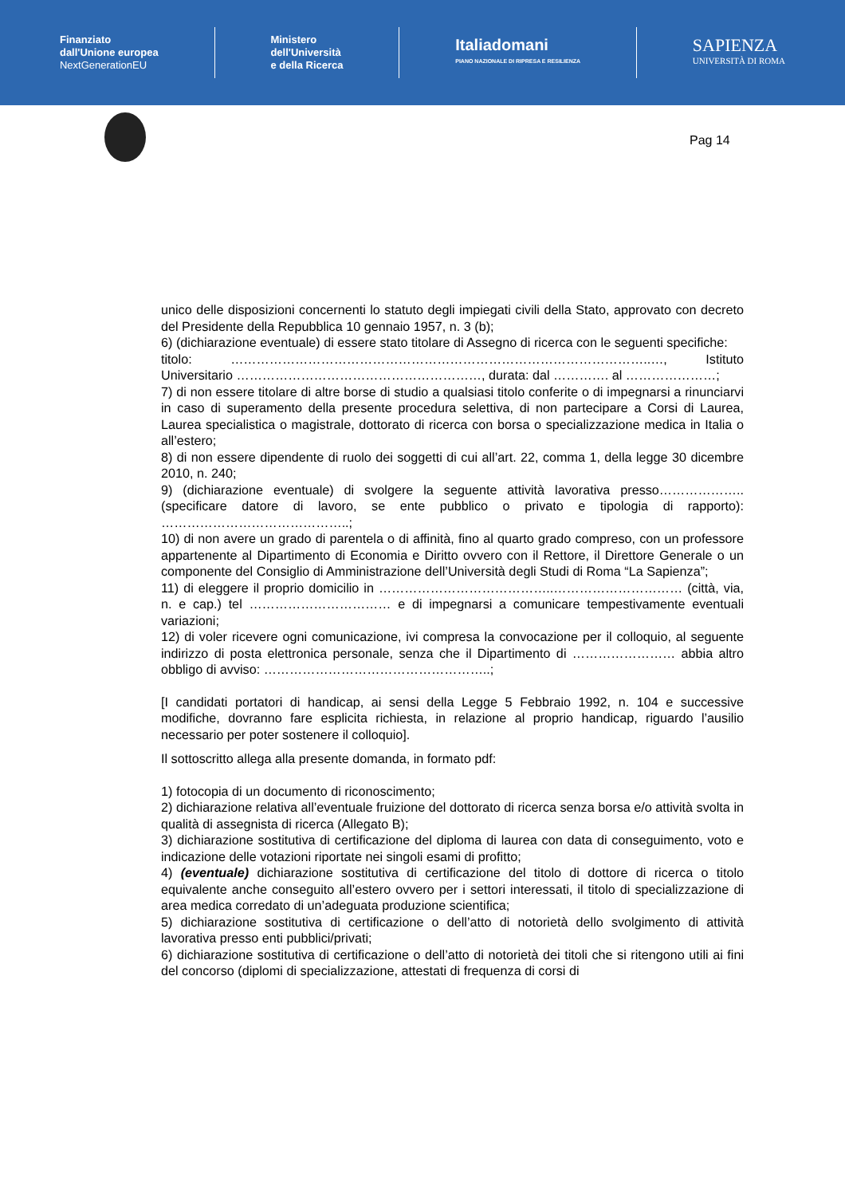Finanziato
dall'Unione europea
NextGenerationEU
Ministero
dell'Università
e della Ricerca
Italiadomani
PIANO NAZIONALE DI RIPRESA E RESILIENZA
SAPIENZA
UNIVERSITÀ DI ROMA
Pag 14
unico delle disposizioni concernenti lo statuto degli impiegati civili della Stato, approvato con decreto del Presidente della Repubblica 10 gennaio 1957, n. 3 (b);
6) (dichiarazione eventuale) di essere stato titolare di Assegno di ricerca con le seguenti specifiche:
titolo: ……………………………………………………………………………………..…, Istituto Universitario …………………………………………………, durata: dal …………. al …………………;
7) di non essere titolare di altre borse di studio a qualsiasi titolo conferite o di impegnarsi a rinunciarvi in caso di superamento della presente procedura selettiva, di non partecipare a Corsi di Laurea, Laurea specialistica o magistrale, dottorato di ricerca con borsa o specializzazione medica in Italia o all’estero;
8) di non essere dipendente di ruolo dei soggetti di cui all’art. 22, comma 1, della legge 30 dicembre 2010, n. 240;
9) (dichiarazione eventuale) di svolgere la seguente attività lavorativa presso……………….. (specificare datore di lavoro, se ente pubblico o privato e tipologia di rapporto): ……………………………………..;
10) di non avere un grado di parentela o di affinità, fino al quarto grado compreso, con un professore appartenente al Dipartimento di Economia e Diritto ovvero con il Rettore, il Direttore Generale o un componente del Consiglio di Amministrazione dell’Università degli Studi di Roma “La Sapienza”;
11) di eleggere il proprio domicilio in …………………………………..………………………… (città, via, n. e cap.) tel …………………………… e di impegnarsi a comunicare tempestivamente eventuali variazioni;
12) di voler ricevere ogni comunicazione, ivi compresa la convocazione per il colloquio, al seguente indirizzo di posta elettronica personale, senza che il Dipartimento di …………………… abbia altro obbligo di avviso: ……………………………………………..;
[I candidati portatori di handicap, ai sensi della Legge 5 Febbraio 1992, n. 104 e successive modifiche, dovranno fare esplicita richiesta, in relazione al proprio handicap, riguardo l’ausilio necessario per poter sostenere il colloquio].
Il sottoscritto allega alla presente domanda, in formato pdf:
1) fotocopia di un documento di riconoscimento;
2) dichiarazione relativa all’eventuale fruizione del dottorato di ricerca senza borsa e/o attività svolta in qualità di assegnista di ricerca (Allegato B);
3) dichiarazione sostitutiva di certificazione del diploma di laurea con data di conseguimento, voto e indicazione delle votazioni riportate nei singoli esami di profitto;
4) (eventuale) dichiarazione sostitutiva di certificazione del titolo di dottore di ricerca o titolo equivalente anche conseguito all’estero ovvero per i settori interessati, il titolo di specializzazione di area medica corredato di un’adeguata produzione scientifica;
5) dichiarazione sostitutiva di certificazione o dell’atto di notorietà dello svolgimento di attività lavorativa presso enti pubblici/privati;
6) dichiarazione sostitutiva di certificazione o dell’atto di notorietà dei titoli che si ritengono utili ai fini del concorso (diplomi di specializzazione, attestati di frequenza di corsi di